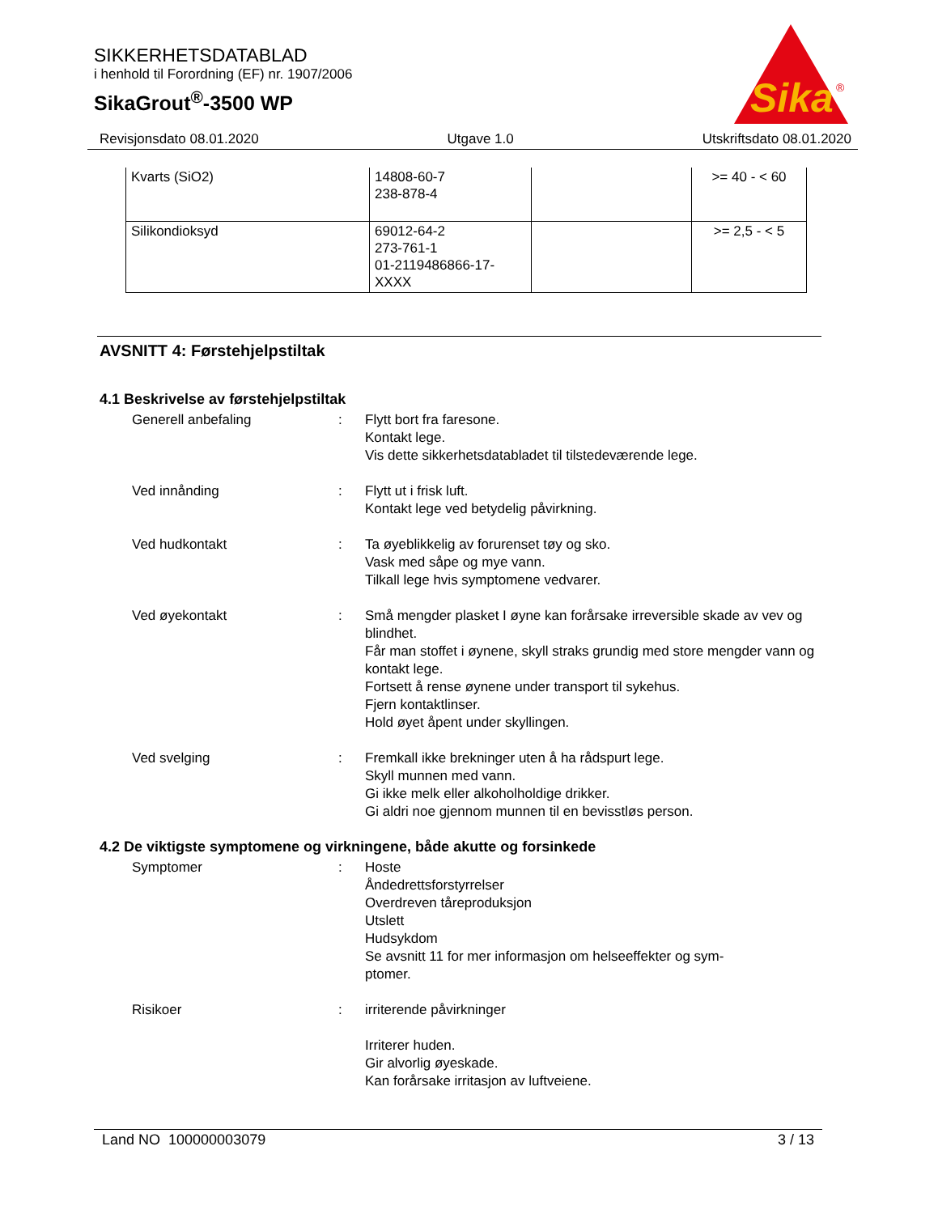SIKKERHETSDATABLAD
i henhold til Forordning (EF) nr. 1907/2006
SikaGrout<sup>®</sup>-3500 WP
Sika
®
Revisjonsdato 08.01.2020 Utgave 1.0 Utskriftsdato 08.01.2020
| Kvarts (SiO2) | 14808-60-7 238-878-4 | | >= 40 - < 60 |
| Silikondioksyd | 69012-64-2 273-761-1 01-2119486866-17- XXXX | | >= 2,5 - < 5 |
AVSNITT 4: Førstehjelpstiltak
4.1 Beskrivelse av førstehjelpstiltak
Generell anbefaling : Flytt bort fra faresone.
Kontakt lege.
Vis dette sikkerhetsdatabladet til tilstedeværende lege.
Ved innånding : Flytt ut i frisk luft.
Kontakt lege ved betydelig påvirkning.
Ved hudkontakt : Ta øyeblikkelig av forurenset tøy og sko.
Vask med såpe og mye vann.
Tilkall lege hvis symptomene vedvarer.
Ved øyekontakt : Små mengder plasket I øyne kan forårsake irreversible skade av vev og blindhet.
Får man stoffet i øynene, skyll straks grundig med store mengder vann og kontakt lege.
Fortsett å rense øynene under transport til sykehus.
Fjern kontaktlinser.
Hold øyet åpent under skyllingen.
Ved svelging : Fremkall ikke brekninger uten å ha rådspurt lege.
Skyll munnen med vann.
Gi ikke melk eller alkoholholdige drikker.
Gi aldri noe gjennom munnen til en bevisstløs person.
4.2 De viktigste symptomene og virkningene, både akutte og forsinkede
Symptomer : Hoste
Åndedrettsforstyrrelser
Overdreven tåreproduksjon
Utslett
Hudsykdom
Se avsnitt 11 for mer informasjon om helseeffekter og sym-
ptomer.
Risikoer : irriterende påvirkninger
Irriterer huden.
Gir alvorlig øyeskade.
Kan forårsake irritasjon av luftveiene.
Land NO 100000003079 3 / 13